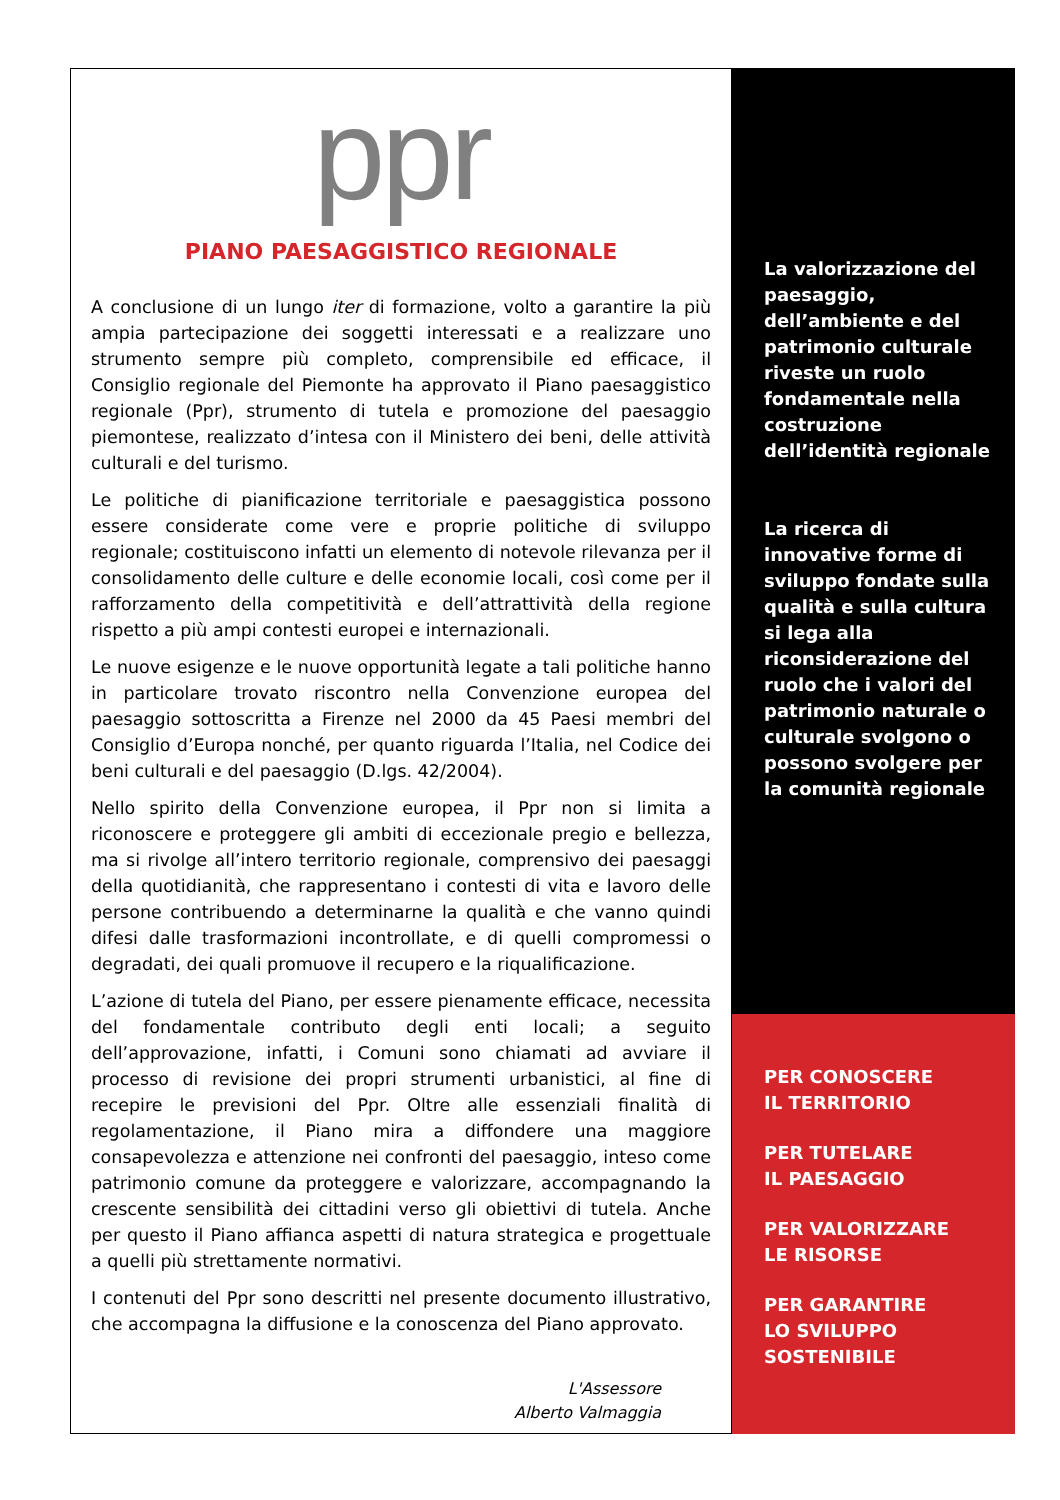ppr
PIANO PAESAGGISTICO REGIONALE
A conclusione di un lungo iter di formazione, volto a garantire la più ampia partecipazione dei soggetti interessati e a realizzare uno strumento sempre più completo, comprensibile ed efficace, il Consiglio regionale del Piemonte ha approvato il Piano paesaggistico regionale (Ppr), strumento di tutela e promozione del paesaggio piemontese, realizzato d’intesa con il Ministero dei beni, delle attività culturali e del turismo.
Le politiche di pianificazione territoriale e paesaggistica possono essere considerate come vere e proprie politiche di sviluppo regionale; costituiscono infatti un elemento di notevole rilevanza per il consolidamento delle culture e delle economie locali, così come per il rafforzamento della competitività e dell’attrattività della regione rispetto a più ampi contesti europei e internazionali.
Le nuove esigenze e le nuove opportunità legate a tali politiche hanno in particolare trovato riscontro nella Convenzione europea del paesaggio sottoscritta a Firenze nel 2000 da 45 Paesi membri del Consiglio d’Europa nonché, per quanto riguarda l’Italia, nel Codice dei beni culturali e del paesaggio (D.lgs. 42/2004).
Nello spirito della Convenzione europea, il Ppr non si limita a riconoscere e proteggere gli ambiti di eccezionale pregio e bellezza, ma si rivolge all’intero territorio regionale, comprensivo dei paesaggi della quotidianità, che rappresentano i contesti di vita e lavoro delle persone contribuendo a determinarne la qualità e che vanno quindi difesi dalle trasformazioni incontrollate, e di quelli compromessi o degradati, dei quali promuove il recupero e la riqualificazione.
L’azione di tutela del Piano, per essere pienamente efficace, necessita del fondamentale contributo degli enti locali; a seguito dell’approvazione, infatti, i Comuni sono chiamati ad avviare il processo di revisione dei propri strumenti urbanistici, al fine di recepire le previsioni del Ppr. Oltre alle essenziali finalità di regolamentazione, il Piano mira a diffondere una maggiore consapevolezza e attenzione nei confronti del paesaggio, inteso come patrimonio comune da proteggere e valorizzare, accompagnando la crescente sensibilità dei cittadini verso gli obiettivi di tutela. Anche per questo il Piano affianca aspetti di natura strategica e progettuale a quelli più strettamente normativi.
I contenuti del Ppr sono descritti nel presente documento illustrativo, che accompagna la diffusione e la conoscenza del Piano approvato.
L'Assessore
Alberto Valmaggia
La valorizzazione del paesaggio, dell’ambiente e del patrimonio culturale riveste un ruolo fondamentale nella costruzione dell’identità regionale
La ricerca di innovative forme di sviluppo fondate sulla qualità e sulla cultura si lega alla riconsiderazione del ruolo che i valori del patrimonio naturale o culturale svolgono o possono svolgere per la comunità regionale
PER CONOSCERE
IL TERRITORIO
PER TUTELARE
IL PAESAGGIO
PER VALORIZZARE
LE RISORSE
PER GARANTIRE
LO SVILUPPO
SOSTENIBILE